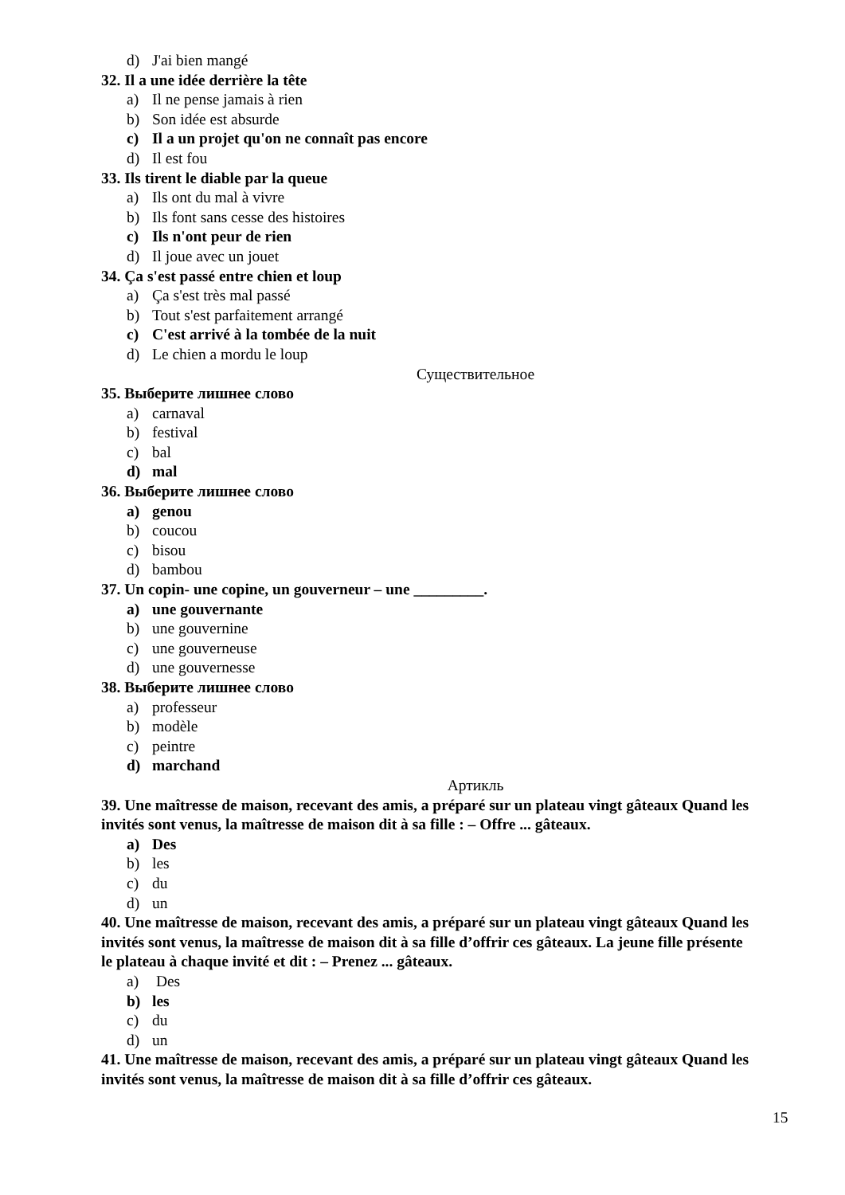d) J'ai bien mangé
32. Il a une idée derrière la tête
a) Il ne pense jamais à rien
b) Son idée est absurde
c) Il a un projet qu'on ne connaît pas encore
d) Il est fou
33. Ils tirent le diable par la queue
a) Ils ont du mal à vivre
b) Ils font sans cesse des histoires
c) Ils n'ont peur de rien
d) Il joue avec un jouet
34. Ça s'est passé entre chien et loup
a) Ça s'est très mal passé
b) Tout s'est parfaitement arrangé
c) C'est arrivé à la tombée de la nuit
d) Le chien a mordu le loup
Существительное
35. Выберите лишнее слово
a) carnaval
b) festival
c) bal
d) mal
36. Выберите лишнее слово
a) genou
b) coucou
c) bisou
d) bambou
37. Un copin- une copine, un gouverneur – une _________.
a) une gouvernante
b) une gouvernine
c) une gouverneuse
d) une gouvernesse
38. Выберите лишнее слово
a) professeur
b) modèle
c) peintre
d) marchand
Артикль
39. Une maîtresse de maison, recevant des amis, a préparé sur un plateau vingt gâteaux Quand les invités sont venus, la maîtresse de maison dit à sa fille : – Offre ... gâteaux.
a) Des
b) les
c) du
d) un
40. Une maîtresse de maison, recevant des amis, a préparé sur un plateau vingt gâteaux Quand les invités sont venus, la maîtresse de maison dit à sa fille d’offrir ces gâteaux. La jeune fille présente le plateau à chaque invité et dit : – Prenez ... gâteaux.
a) Des
b) les
c) du
d) un
41. Une maîtresse de maison, recevant des amis, a préparé sur un plateau vingt gâteaux Quand les invités sont venus, la maîtresse de maison dit à sa fille d’offrir ces gâteaux.
15